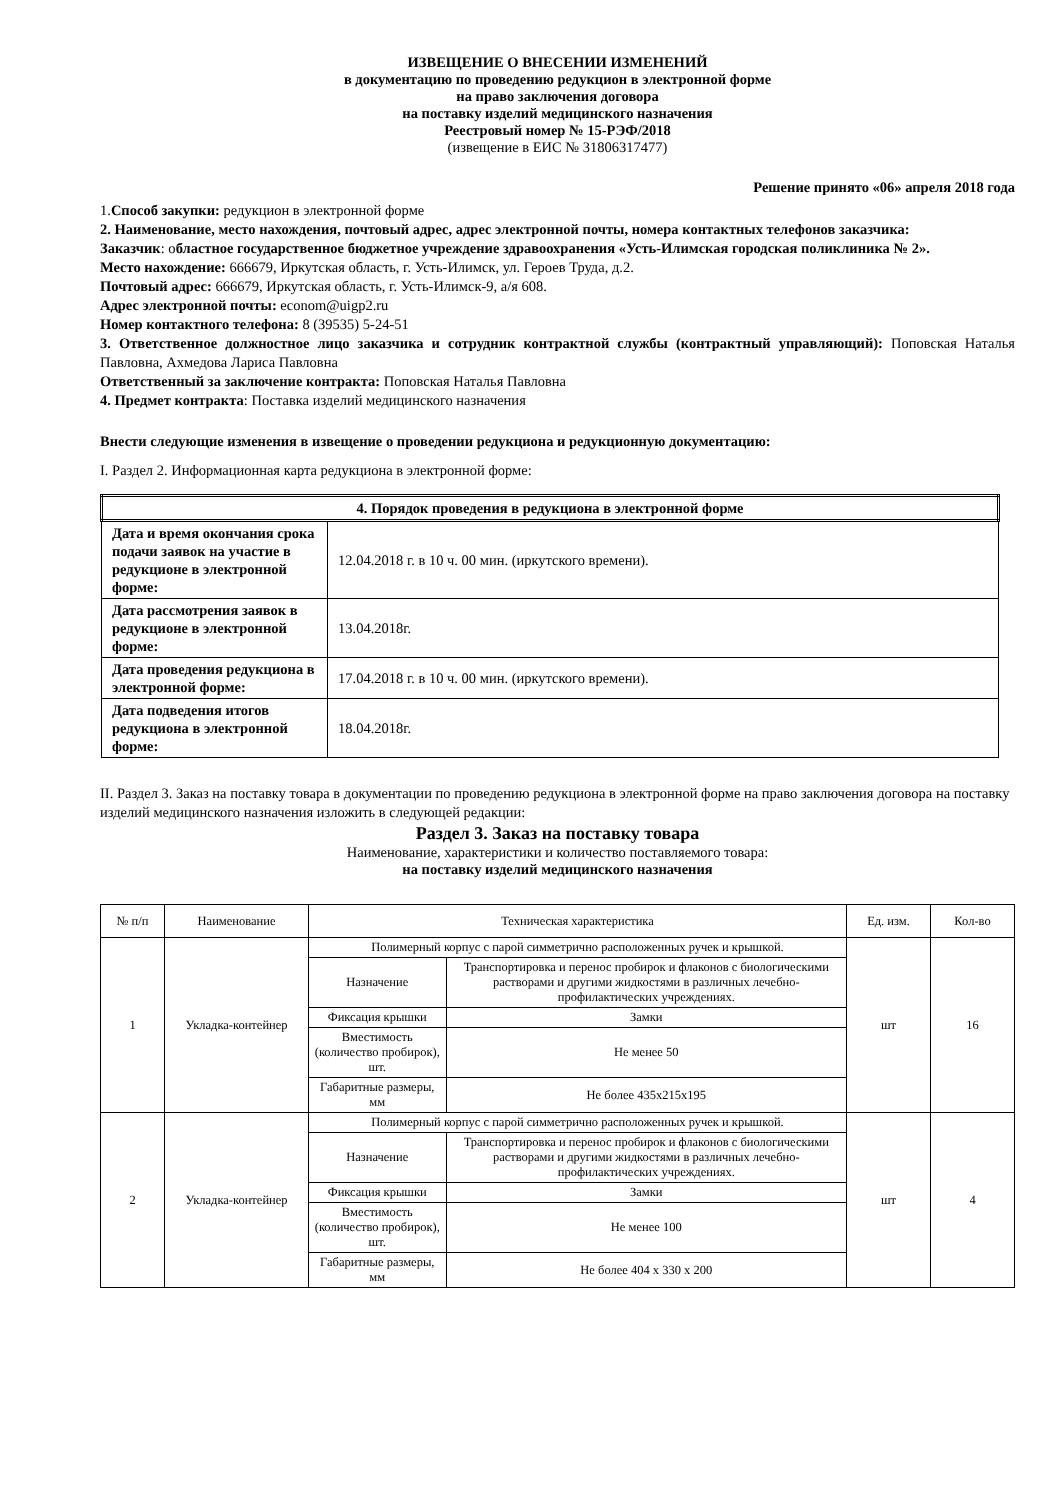ИЗВЕЩЕНИЕ О ВНЕСЕНИИ ИЗМЕНЕНИЙ
в документацию по проведению редукцион в электронной форме
на право заключения договора
на поставку изделий медицинского назначения
Реестровый номер № 15-РЭФ/2018
(извещение в ЕИС № 31806317477)
Решение принято «06» апреля 2018 года
1.Способ закупки: редукцион в электронной форме
2. Наименование, место нахождения, почтовый адрес, адрес электронной почты, номера контактных телефонов заказчика:
Заказчик: областное государственное бюджетное учреждение здравоохранения «Усть-Илимская городская поликлиника № 2».
Место нахождение: 666679, Иркутская область, г. Усть-Илимск, ул. Героев Труда, д.2.
Почтовый адрес: 666679, Иркутская область, г. Усть-Илимск-9, а/я 608.
Адрес электронной почты: econom@uigp2.ru
Номер контактного телефона: 8 (39535) 5-24-51
3. Ответственное должностное лицо заказчика и сотрудник контрактной службы (контрактный управляющий): Поповская Наталья Павловна, Ахмедова Лариса Павловна
Ответственный за заключение контракта: Поповская Наталья Павловна
4. Предмет контракта: Поставка изделий медицинского назначения
Внести следующие изменения в извещение о проведении редукциона и редукционную документацию:
I. Раздел 2. Информационная карта редукциона в электронной форме:
| 4. Порядок проведения в редукциона в электронной форме | |
| Дата и время окончания срока подачи заявок на участие в редукционе в электронной форме: | 12.04.2018 г. в 10 ч. 00 мин. (иркутского времени). |
| Дата рассмотрения заявок в редукционе в электронной форме: | 13.04.2018г. |
| Дата проведения редукциона в электронной форме: | 17.04.2018 г. в 10 ч. 00 мин. (иркутского времени). |
| Дата подведения итогов редукциона в электронной форме: | 18.04.2018г. |
II. Раздел 3. Заказ на поставку товара в документации по проведению редукциона в электронной форме на право заключения договора на поставку изделий медицинского назначения изложить в следующей редакции:
Раздел 3. Заказ на поставку товара
Наименование, характеристики и количество поставляемого товара:
на поставку изделий медицинского назначения
| № п/п | Наименование | Техническая характеристика | | Ед. изм. | Кол-во |
| 1 | Укладка-контейнер | Полимерный корпус с парой симметрично расположенных ручек и крышкой. | | шт | 16 |
| | | Назначение | Транспортировка и перенос пробирок и флаконов с биологическими растворами и другими жидкостями в различных лечебно-профилактических учреждениях. | | |
| | | Фиксация крышки | Замки | | |
| | | Вместимость (количество пробирок), шт. | Не менее 50 | | |
| | | Габаритные размеры, мм | Не более 435х215х195 | | |
| 2 | Укладка-контейнер | Полимерный корпус с парой симметрично расположенных ручек и крышкой. | | шт | 4 |
| | | Назначение | Транспортировка и перенос пробирок и флаконов с биологическими растворами и другими жидкостями в различных лечебно-профилактических учреждениях. | | |
| | | Фиксация крышки | Замки | | |
| | | Вместимость (количество пробирок), шт. | Не менее 100 | | |
| | | Габаритные размеры, мм | Не более 404 х 330 х 200 | | |